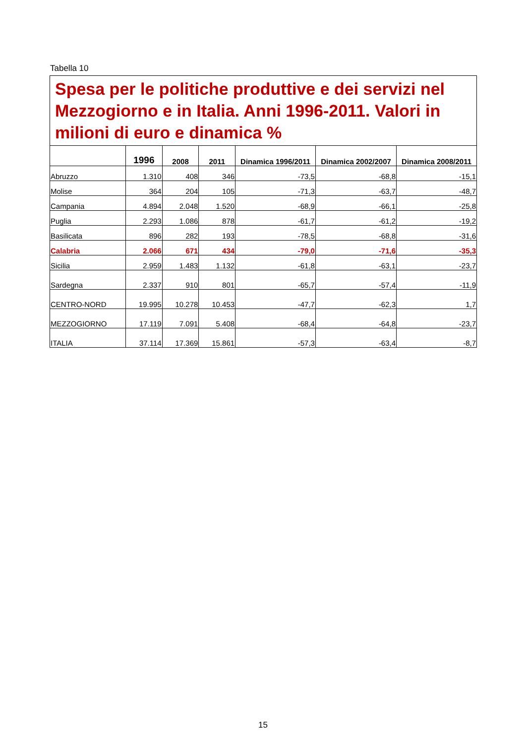Tabella 10
| Spesa per le politiche produttive e dei servizi nel Mezzogiorno e in Italia. Anni 1996-2011. Valori in milioni di euro e dinamica % | | | | | | |
| | 1996 | 2008 | 2011 | Dinamica 1996/2011 | Dinamica 2002/2007 | Dinamica 2008/2011 |
| Abruzzo | 1.310 | 408 | 346 | -73,5 | -68,8 | -15,1 |
| Molise | 364 | 204 | 105 | -71,3 | -63,7 | -48,7 |
| Campania | 4.894 | 2.048 | 1.520 | -68,9 | -66,1 | -25,8 |
| Puglia | 2.293 | 1.086 | 878 | -61,7 | -61,2 | -19,2 |
| Basilicata | 896 | 282 | 193 | -78,5 | -68,8 | -31,6 |
| Calabria | 2.066 | 671 | 434 | -79,0 | -71,6 | -35,3 |
| Sicilia | 2.959 | 1.483 | 1.132 | -61,8 | -63,1 | -23,7 |
| Sardegna | 2.337 | 910 | 801 | -65,7 | -57,4 | -11,9 |
| CENTRO-NORD | 19.995 | 10.278 | 10.453 | -47,7 | -62,3 | 1,7 |
| MEZZOGIORNO | 17.119 | 7.091 | 5.408 | -68,4 | -64,8 | -23,7 |
| ITALIA | 37.114 | 17.369 | 15.861 | -57,3 | -63,4 | -8,7 |
15